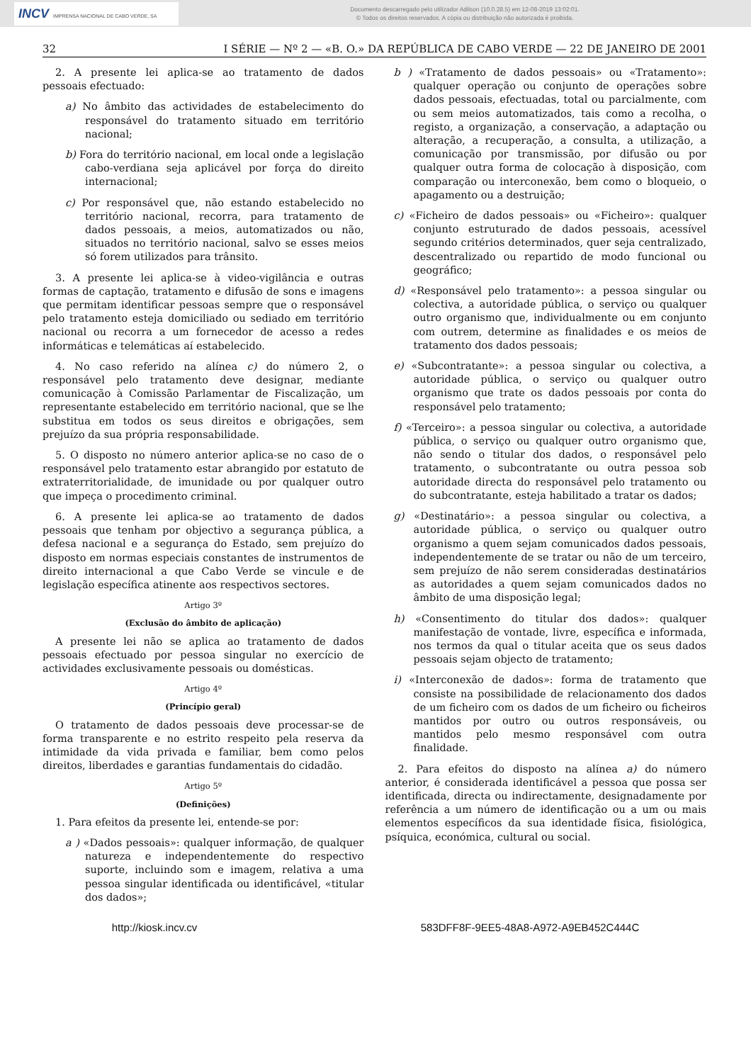INCV IMPRENSA NACIONAL DE CABO VERDE, SA
Documento descarregado pelo utilizador Adilson (10.0.28.5) em 12-08-2019 13:02:01.
© Todos os direitos reservados. A cópia ou distribuição não autorizada é proibida.
32 I SÉRIE — Nº 2 — «B. O.» DA REPÚBLICA DE CABO VERDE — 22 DE JANEIRO DE 2001
2. A presente lei aplica-se ao tratamento de dados pessoais efectuado:
a) No âmbito das actividades de estabelecimento do responsável do tratamento situado em território nacional;
b) Fora do território nacional, em local onde a legislação cabo-verdiana seja aplicável por força do direito internacional;
c) Por responsável que, não estando estabelecido no território nacional, recorra, para tratamento de dados pessoais, a meios, automatizados ou não, situados no território nacional, salvo se esses meios só forem utilizados para trânsito.
3. A presente lei aplica-se à video-vigilância e outras formas de captação, tratamento e difusão de sons e imagens que permitam identificar pessoas sempre que o responsável pelo tratamento esteja domiciliado ou sediado em território nacional ou recorra a um fornecedor de acesso a redes informáticas e telemáticas aí estabelecido.
4. No caso referido na alínea c) do número 2, o responsável pelo tratamento deve designar, mediante comunicação à Comissão Parlamentar de Fiscalização, um representante estabelecido em território nacional, que se lhe substitua em todos os seus direitos e obrigações, sem prejuízo da sua própria responsabilidade.
5. O disposto no número anterior aplica-se no caso de o responsável pelo tratamento estar abrangido por estatuto de extraterritorialidade, de imunidade ou por qualquer outro que impeça o procedimento criminal.
6. A presente lei aplica-se ao tratamento de dados pessoais que tenham por objectivo a segurança pública, a defesa nacional e a segurança do Estado, sem prejuízo do disposto em normas especiais constantes de instrumentos de direito internacional a que Cabo Verde se vincule e de legislação específica atinente aos respectivos sectores.
Artigo 3º
(Exclusão do âmbito de aplicação)
A presente lei não se aplica ao tratamento de dados pessoais efectuado por pessoa singular no exercício de actividades exclusivamente pessoais ou domésticas.
Artigo 4º
(Princípio geral)
O tratamento de dados pessoais deve processar-se de forma transparente e no estrito respeito pela reserva da intimidade da vida privada e familiar, bem como pelos direitos, liberdades e garantias fundamentais do cidadão.
Artigo 5º
(Definições)
1. Para efeitos da presente lei, entende-se por:
a ) «Dados pessoais»: qualquer informação, de qualquer natureza e independentemente do respectivo suporte, incluindo som e imagem, relativa a uma pessoa singular identificada ou identificável, «titular dos dados»;
b ) «Tratamento de dados pessoais» ou «Tratamento»: qualquer operação ou conjunto de operações sobre dados pessoais, efectuadas, total ou parcialmente, com ou sem meios automatizados, tais como a recolha, o registo, a organização, a conservação, a adaptação ou alteração, a recuperação, a consulta, a utilização, a comunicação por transmissão, por difusão ou por qualquer outra forma de colocação à disposição, com comparação ou interconexão, bem como o bloqueio, o apagamento ou a destruição;
c) «Ficheiro de dados pessoais» ou «Ficheiro»: qualquer conjunto estruturado de dados pessoais, acessível segundo critérios determinados, quer seja centralizado, descentralizado ou repartido de modo funcional ou geográfico;
d) «Responsável pelo tratamento»: a pessoa singular ou colectiva, a autoridade pública, o serviço ou qualquer outro organismo que, individualmente ou em conjunto com outrem, determine as finalidades e os meios de tratamento dos dados pessoais;
e) «Subcontratante»: a pessoa singular ou colectiva, a autoridade pública, o serviço ou qualquer outro organismo que trate os dados pessoais por conta do responsável pelo tratamento;
f) «Terceiro»: a pessoa singular ou colectiva, a autoridade pública, o serviço ou qualquer outro organismo que, não sendo o titular dos dados, o responsável pelo tratamento, o subcontratante ou outra pessoa sob autoridade directa do responsável pelo tratamento ou do subcontratante, esteja habilitado a tratar os dados;
g) «Destinatário»: a pessoa singular ou colectiva, a autoridade pública, o serviço ou qualquer outro organismo a quem sejam comunicados dados pessoais, independentemente de se tratar ou não de um terceiro, sem prejuízo de não serem consideradas destinatários as autoridades a quem sejam comunicados dados no âmbito de uma disposição legal;
h) «Consentimento do titular dos dados»: qualquer manifestação de vontade, livre, específica e informada, nos termos da qual o titular aceita que os seus dados pessoais sejam objecto de tratamento;
i) «Interconexão de dados»: forma de tratamento que consiste na possibilidade de relacionamento dos dados de um ficheiro com os dados de um ficheiro ou ficheiros mantidos por outro ou outros responsáveis, ou mantidos pelo mesmo responsável com outra finalidade.
2. Para efeitos do disposto na alínea a) do número anterior, é considerada identificável a pessoa que possa ser identificada, directa ou indirectamente, designadamente por referência a um número de identificação ou a um ou mais elementos específicos da sua identidade física, fisiológica, psíquica, económica, cultural ou social.
http://kiosk.incv.cv 583DFF8F-9EE5-48A8-A972-A9EB452C444C